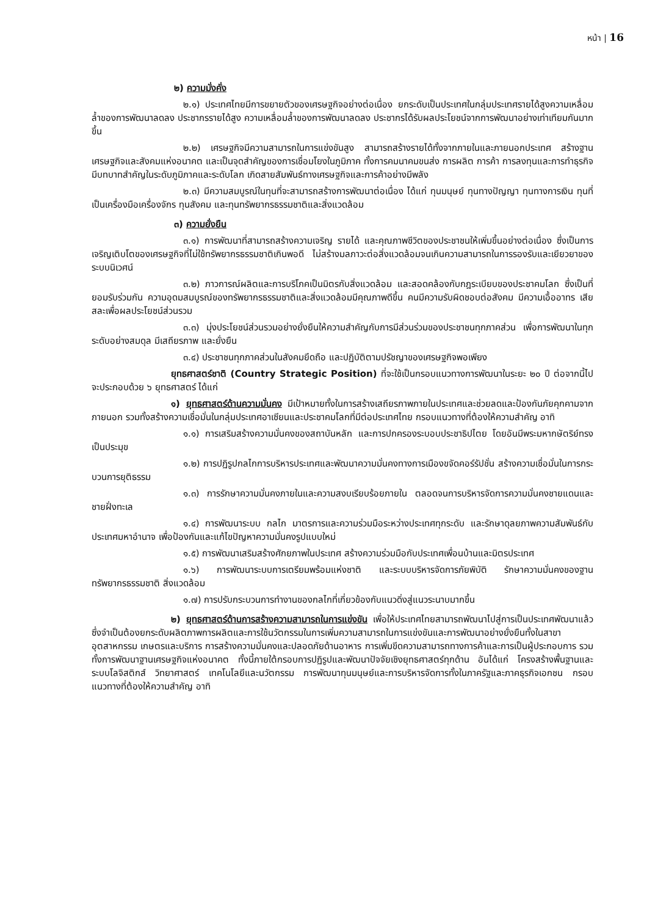หน้า | 16
๒) ความมั่งคั่ง
๒.๑) ประเทศไทยมีการขยายตัวของเศรษฐกิจอย่างต่อเนื่อง ยกระดับเป็นประเทศในกลุ่มประเทศรายได้สูงความเหลื่อมล้ำของการพัฒนาลดลง ประชากรรายได้สูง ความเหลื่อมล้ำของการพัฒนาลดลง ประชากรได้รับผลประโยชน์จากการพัฒนาอย่างเท่าเทียมกันมากขึ้น
๒.๒) เศรษฐกิจมีความสามารถในการแข่งขันสูง สามารถสร้างรายได้ทั้งจากภายในและภายนอกประเทศ สร้างฐานเศรษฐกิจและสังคมแห่งอนาคต และเป็นจุดสำคัญของการเชื่อมโยงในภูมิภาค ทั้งการคมนาคมขนส่ง การผลิต การค้า การลงทุนและการทำธุรกิจ มีบทบาทสำคัญในระดับภูมิภาคและระดับโลก เกิดสายสัมพันธ์ทางเศรษฐกิจและการค้าอย่างมีพลัง
๒.๓) มีความสมบูรณ์ในทุนที่จะสามารถสร้างการพัฒนาต่อเนื่อง ได้แก่ ทุนมนุษย์ ทุนทางปัญญา ทุนทางการเงิน ทุนที่เป็นเครื่องมือเครื่องจักร ทุนสังคม และทุนทรัพยากรธรรมชาติและสิ่งแวดล้อม
๓) ความยั่งยืน
๓.๑) การพัฒนาที่สามารถสร้างความเจริญ รายได้ และคุณภาพชีวิตของประชาชนให้เพิ่มขึ้นอย่างต่อเนื่อง ซึ่งเป็นการเจริญเติบโตของเศรษฐกิจที่ไม่ใช้ทรัพยากรธรรมชาติเกินพอดี ไม่สร้างมลภาวะต่อสิ่งแวดล้อมจนเกินความสามารถในการรองรับและเยียวยาของระบบนิเวศน์
๓.๒) ภาวการณ์ผลิตและการบริโภคเป็นมิตรกับสิ่งแวดล้อม และสอดคล้องกับกฎระเบียบของประชาคมโลก ซึ่งเป็นที่ยอมรับร่วมกัน ความอุดมสมบูรณ์ของทรัพยากรธรรมชาติและสิ่งแวดล้อมมีคุณภาพดีขึ้น คนมีความรับผิดชอบต่อสังคม มีความเอื้ออาทร เสียสละเพื่อผลประโยชน์ส่วนรวม
๓.๓) มุ่งประโยชน์ส่วนรวมอย่างยั่งยืนให้ความสำคัญกับการมีส่วนร่วมของประชาชนทุกภาคส่วน เพื่อการพัฒนาในทุกระดับอย่างสมดุล มีเสถียรภาพ และยั่งยืน
๓.๔) ประชาชนทุกภาคส่วนในสังคมยึดถือ และปฏิบัติตามปรัชญาของเศรษฐกิจพอเพียง
ยุทธศาสตร์ชาติ (Country Strategic Position) ที่จะใช้เป็นกรอบแนวทางการพัฒนาในระยะ ๒๐ ปี ต่อจากนี้ไป จะประกอบด้วย ๖ ยุทธศาสตร์ ได้แก่
๑) ยุทธศาสตร์ด้านความมั่นคง มีเป้าหมายทั้งในการสร้างเสถียรภาพภายในประเทศและช่วยลดและป้องกันภัยคุกคามจากภายนอก รวมทั้งสร้างความเชื่อมั่นในกลุ่มประเทศอาเซียนและประชาคมโลกที่มีต่อประเทศไทย กรอบแนวทางที่ต้องให้ความสำคัญ อาทิ
๑.๑) การเสริมสร้างความมั่นคงของสถาบันหลัก และการปกครองระบอบประชาธิปไตย โดยอันมีพระมหากษัตริย์ทรงเป็นประมุข
๑.๒) การปฏิรูปกลไกการบริหารประเทศและพัฒนาความมั่นคงทางการเมืองขจัดคอร์รัปชั่น สร้างความเชื่อมั่นในการกระบวนการยุติธรรม
๑.๓) การรักษาความมั่นคงภายในและความสงบเรียบร้อยภายใน ตลอดจนการบริหารจัดการความมั่นคงชายแดนและชายฝั่งทะเล
๑.๔) การพัฒนาระบบ กลไก มาตรการและความร่วมมือระหว่างประเทศทุกระดับ และรักษาดุลยภาพความสัมพันธ์กับประเทศมหาอำนาจ เพื่อป้องกันและแก้ไขปัญหาความมั่นคงรูปแบบใหม่
๑.๕) การพัฒนาเสริมสร้างศักยภาพในประเทศ สร้างความร่วมมือกับประเทศเพื่อนบ้านและมิตรประเทศ
๑.๖) การพัฒนาระบบการเตรียมพร้อมแห่งชาติ และระบบบริหารจัดการภัยพิบัติ รักษาความมั่นคงของฐานทรัพยากรธรรมชาติ สิ่งแวดล้อม
๑.๗) การปรับกระบวนการทำงานของกลไกที่เกี่ยวข้องกับแนวดิ่งสู่แนวระนาบมากขึ้น
๒) ยุทธศาสตร์ด้านการสร้างความสามารถในการแข่งขัน เพื่อให้ประเทศไทยสามารถพัฒนาไปสู่การเป็นประเทศพัฒนาแล้ว ซึ่งจำเป็นต้องยกระดับผลิตภาพการผลิตและการใช้นวัตกรรมในการเพิ่มความสามารถในการแข่งขันและการพัฒนาอย่างยั่งยืนทั้งในสาขาอุตสาหกรรม เกษตรและบริการ การสร้างความมั่นคงและปลอดภัยด้านอาหาร การเพิ่มขีดความสามารถทางการค้าและการเป็นผู้ประกอบการ รวมทั้งการพัฒนาฐานเศรษฐกิจแห่งอนาคต ทั้งนี้ภายใต้กรอบการปฏิรูปและพัฒนาปัจจัยเชิงยุทธศาสตร์ทุกด้าน อันได้แก่ โครงสร้างพื้นฐานและระบบโลจิสติกส์ วิทยาศาสตร์ เทคโนโลยีและนวัตกรรม การพัฒนาทุนมนุษย์และการบริหารจัดการทั้งในภาครัฐและภาคธุรกิจเอกชน กรอบแนวทางที่ต้องให้ความสำคัญ อาทิ